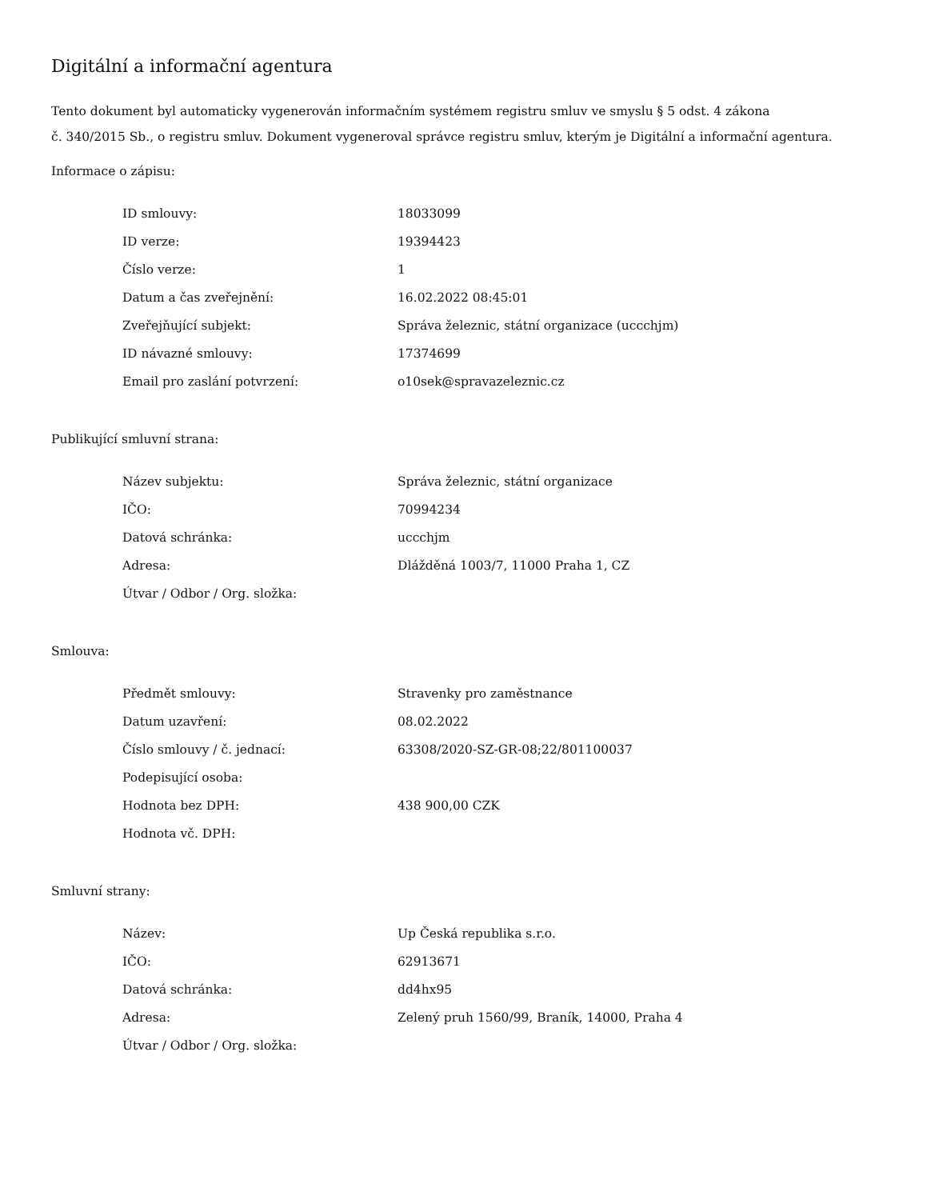Digitální a informační agentura
Tento dokument byl automaticky vygenerován informačním systémem registru smluv ve smyslu § 5 odst. 4 zákona
č. 340/2015 Sb., o registru smluv. Dokument vygeneroval správce registru smluv, kterým je Digitální a informační agentura.
Informace o zápisu:
| ID smlouvy: | 18033099 |
| ID verze: | 19394423 |
| Číslo verze: | 1 |
| Datum a čas zveřejnění: | 16.02.2022 08:45:01 |
| Zveřejňující subjekt: | Správa železnic, státní organizace (uccchjm) |
| ID návazné smlouvy: | 17374699 |
| Email pro zaslání potvrzení: | o10sek@spravazeleznic.cz |
Publikující smluvní strana:
| Název subjektu: | Správa železnic, státní organizace |
| IČO: | 70994234 |
| Datová schránka: | uccchjm |
| Adresa: | Dlážděná 1003/7, 11000 Praha 1, CZ |
| Útvar / Odbor / Org. složka: | |
Smlouva:
| Předmět smlouvy: | Stravenky pro zaměstnance |
| Datum uzavření: | 08.02.2022 |
| Číslo smlouvy / č. jednací: | 63308/2020-SZ-GR-08;22/801100037 |
| Podepisující osoba: | |
| Hodnota bez DPH: | 438 900,00 CZK |
| Hodnota vč. DPH: | |
Smluvní strany:
| Název: | Up Česká republika s.r.o. |
| IČO: | 62913671 |
| Datová schránka: | dd4hx95 |
| Adresa: | Zelený pruh 1560/99, Braník, 14000, Praha 4 |
| Útvar / Odbor / Org. složka: | |